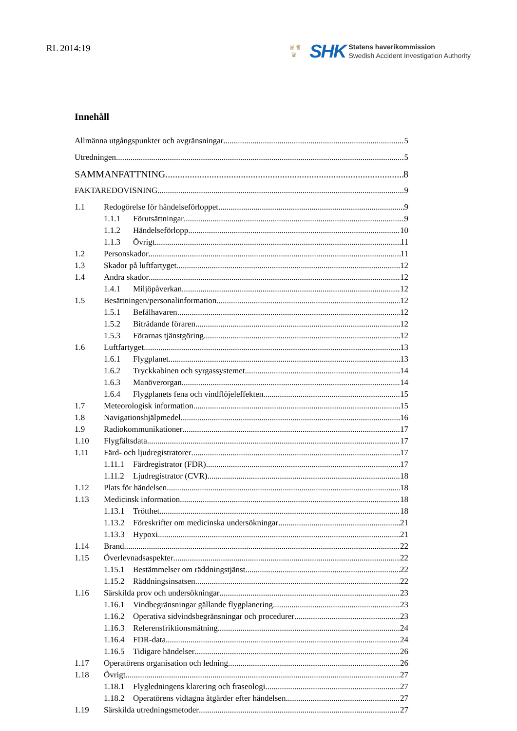RL 2014:19
♛♛
♛
SHK
Statens haverikommission
Swedish Accident Investigation Authority
Innehåll
Allmänna utgångspunkter och avgränsningar 5
Utredningen 5
SAMMANFATTNING 8
FAKTAREDOVISNING 9
1.1 Redogörelse för händelseförloppet 9
1.1.1 Förutsättningar 9
1.1.2 Händelseförlopp 10
1.1.3 Övrigt 11
1.2 Personskador 11
1.3 Skador på luftfartyget 12
1.4 Andra skador 12
1.4.1 Miljöpåverkan 12
1.5 Besättningen/personalinformation 12
1.5.1 Befälhavaren 12
1.5.2 Biträdande föraren 12
1.5.3 Förarnas tjänstgöring 12
1.6 Luftfartyget 13
1.6.1 Flygplanet 13
1.6.2 Tryckkabinen och syrgassystemet 14
1.6.3 Manöverorgan 14
1.6.4 Flygplanets fena och vindflöjeleffekten 15
1.7 Meteorologisk information 15
1.8 Navigationshjälpmedel 16
1.9 Radiokommunikationer 17
1.10 Flygfältsdata 17
1.11 Färd- och ljudregistratorer 17
1.11.1 Färdregistrator (FDR) 17
1.11.2 Ljudregistrator (CVR) 18
1.12 Plats för händelsen 18
1.13 Medicinsk information 18
1.13.1 Trötthet 18
1.13.2 Föreskrifter om medicinska undersökningar 21
1.13.3 Hypoxi 21
1.14 Brand 22
1.15 Överlevnadsaspekter 22
1.15.1 Bestämmelser om räddningstjänst 22
1.15.2 Räddningsinsatsen 22
1.16 Särskilda prov och undersökningar 23
1.16.1 Vindbegränsningar gällande flygplanering 23
1.16.2 Operativa sidvindsbegränsningar och procedurer 23
1.16.3 Referensfriktionsmätning 24
1.16.4 FDR-data 24
1.16.5 Tidigare händelser 26
1.17 Operatörens organisation och ledning 26
1.18 Övrigt 27
1.18.1 Flygledningens klarering och fraseologi 27
1.18.2 Operatörens vidtagna åtgärder efter händelsen 27
1.19 Särskilda utredningsmetoder 27